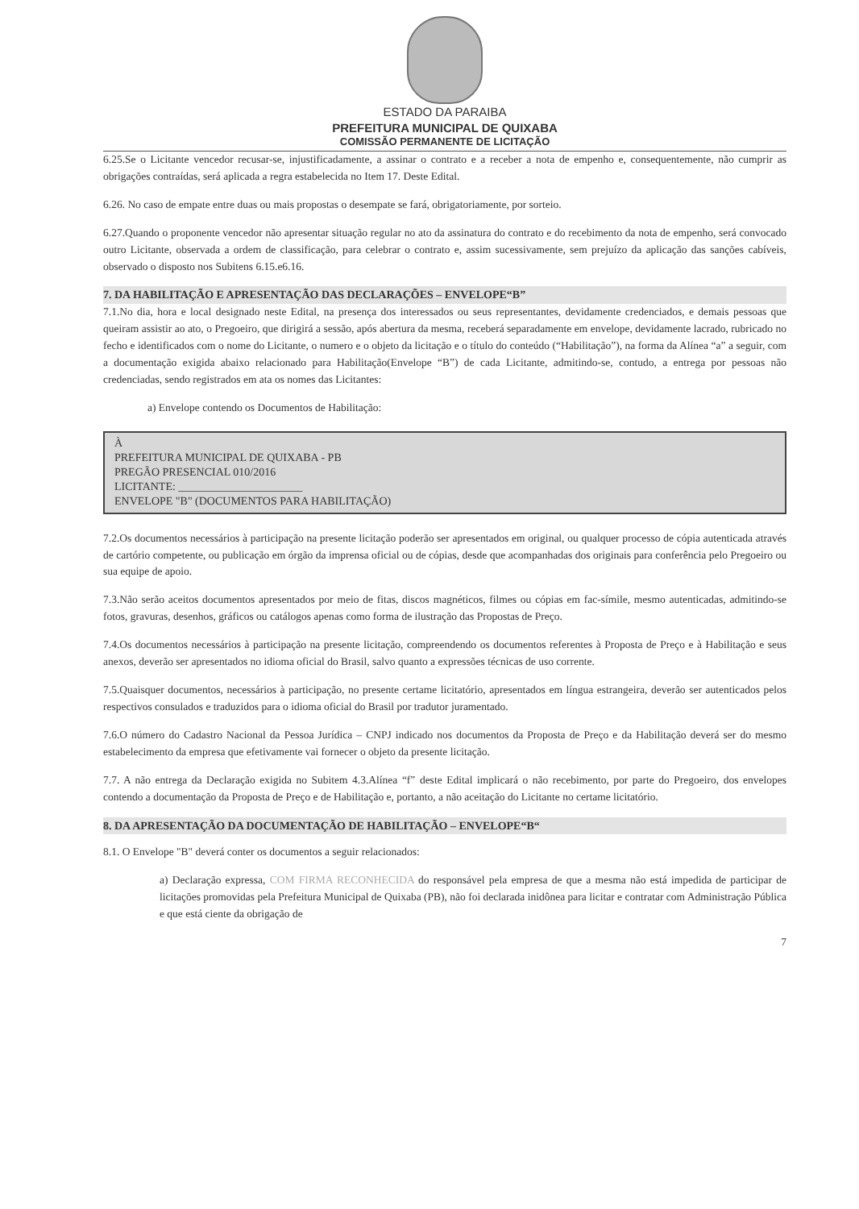ESTADO DA PARAIBA
PREFEITURA MUNICIPAL DE QUIXABA
COMISSÃO PERMANENTE DE LICITAÇÃO
6.25.Se o Licitante vencedor recusar-se, injustificadamente, a assinar o contrato e a receber a nota de empenho e, consequentemente, não cumprir as obrigações contraídas, será aplicada a regra estabelecida no Item 17. Deste Edital.
6.26. No caso de empate entre duas ou mais propostas o desempate se fará, obrigatoriamente, por sorteio.
6.27.Quando o proponente vencedor não apresentar situação regular no ato da assinatura do contrato e do recebimento da nota de empenho, será convocado outro Licitante, observada a ordem de classificação, para celebrar o contrato e, assim sucessivamente, sem prejuízo da aplicação das sanções cabíveis, observado o disposto nos Subitens 6.15.e6.16.
7. DA HABILITAÇÃO E APRESENTAÇÃO DAS DECLARAÇÕES – ENVELOPE“B”
7.1.No dia, hora e local designado neste Edital, na presença dos interessados ou seus representantes, devidamente credenciados, e demais pessoas que queiram assistir ao ato, o Pregoeiro, que dirigirá a sessão, após abertura da mesma, receberá separadamente em envelope, devidamente lacrado, rubricado no fecho e identificados com o nome do Licitante, o numero e o objeto da licitação e o título do conteúdo (“Habilitação”), na forma da Alínea “a” a seguir, com a documentação exigida abaixo relacionado para Habilitação(Envelope “B”) de cada Licitante, admitindo-se, contudo, a entrega por pessoas não credenciadas, sendo registrados em ata os nomes das Licitantes:
a) Envelope contendo os Documentos de Habilitação:
À
PREFEITURA MUNICIPAL DE QUIXABA - PB
PREGÃO PRESENCIAL 010/2016
LICITANTE: ______________________
ENVELOPE "B" (DOCUMENTOS PARA HABILITAÇÃO)
7.2.Os documentos necessários à participação na presente licitação poderão ser apresentados em original, ou qualquer processo de cópia autenticada através de cartório competente, ou publicação em órgão da imprensa oficial ou de cópias, desde que acompanhadas dos originais para conferência pelo Pregoeiro ou sua equipe de apoio.
7.3.Não serão aceitos documentos apresentados por meio de fitas, discos magnéticos, filmes ou cópias em fac-símile, mesmo autenticadas, admitindo-se fotos, gravuras, desenhos, gráficos ou catálogos apenas como forma de ilustração das Propostas de Preço.
7.4.Os documentos necessários à participação na presente licitação, compreendendo os documentos referentes à Proposta de Preço e à Habilitação e seus anexos, deverão ser apresentados no idioma oficial do Brasil, salvo quanto a expressões técnicas de uso corrente.
7.5.Quaisquer documentos, necessários à participação, no presente certame licitatório, apresentados em língua estrangeira, deverão ser autenticados pelos respectivos consulados e traduzidos para o idioma oficial do Brasil por tradutor juramentado.
7.6.O número do Cadastro Nacional da Pessoa Jurídica – CNPJ indicado nos documentos da Proposta de Preço e da Habilitação deverá ser do mesmo estabelecimento da empresa que efetivamente vai fornecer o objeto da presente licitação.
7.7. A não entrega da Declaração exigida no Subitem 4.3.Alínea “f” deste Edital implicará o não recebimento, por parte do Pregoeiro, dos envelopes contendo a documentação da Proposta de Preço e de Habilitação e, portanto, a não aceitação do Licitante no certame licitatório.
8. DA APRESENTAÇÃO DA DOCUMENTAÇÃO DE HABILITAÇÃO – ENVELOPE“B“
8.1. O Envelope "B" deverá conter os documentos a seguir relacionados:
a) Declaração expressa, COM FIRMA RECONHECIDA do responsável pela empresa de que a mesma não está impedida de participar de licitações promovidas pela Prefeitura Municipal de Quixaba (PB), não foi declarada inidônea para licitar e contratar com Administração Pública e que está ciente da obrigação de
7